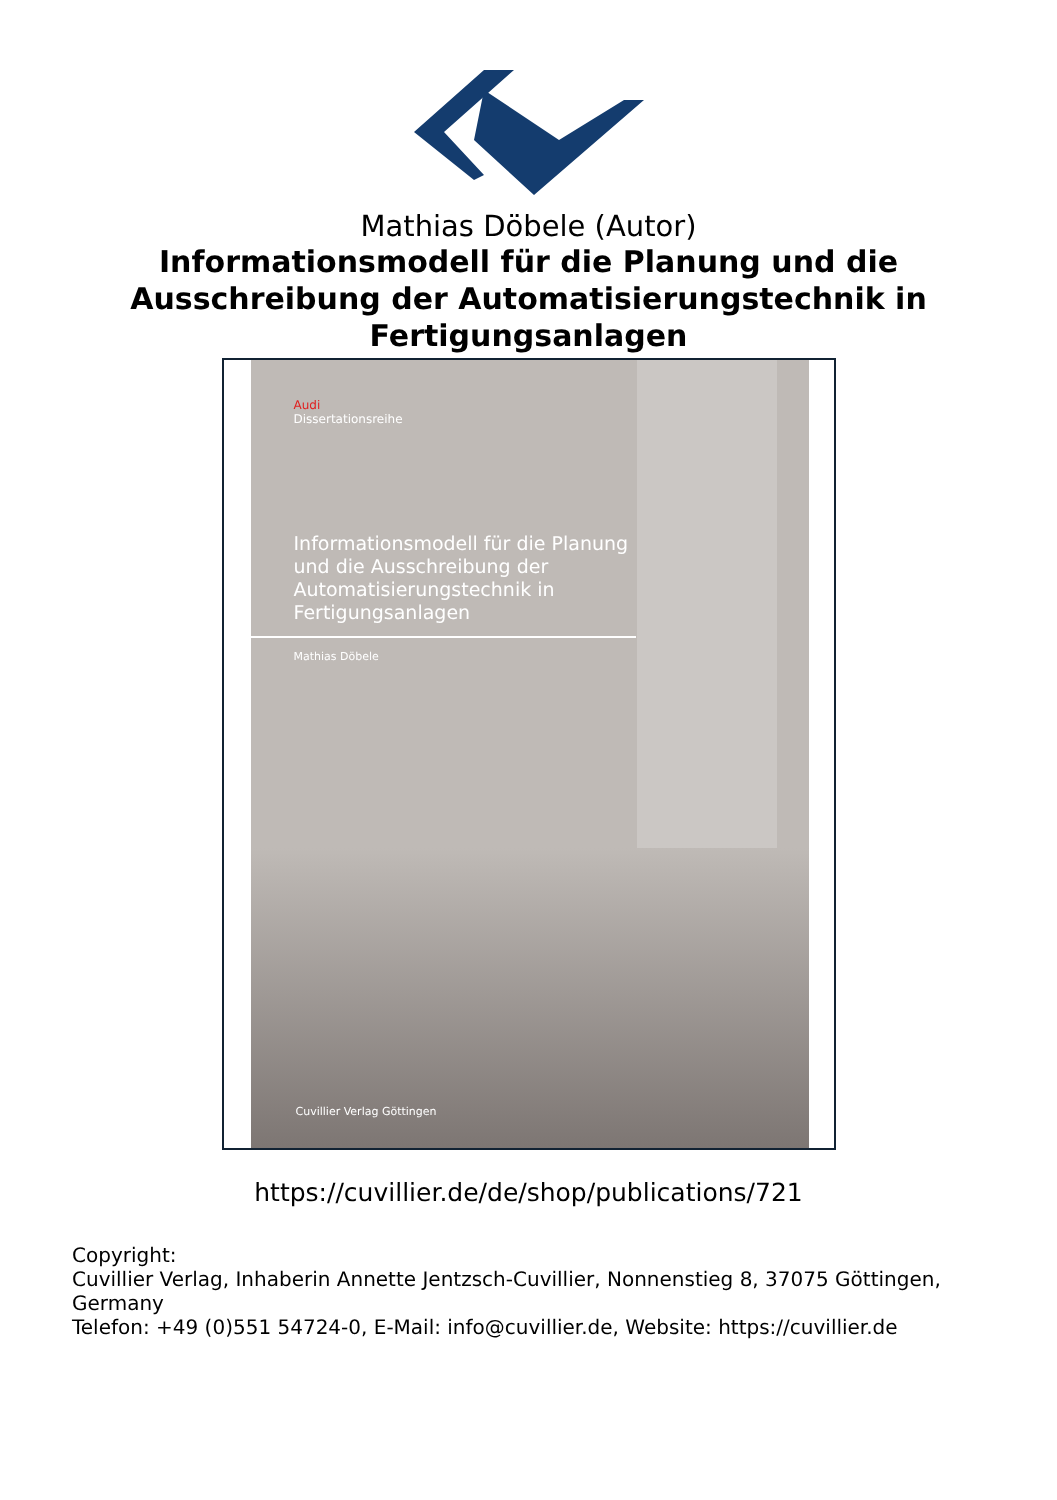Mathias Döbele (Autor)
Informationsmodell für die Planung und die Ausschreibung der Automatisierungstechnik in Fertigungsanlagen
Audi
Dissertationsreihe
Informationsmodell für die Planung und die Ausschreibung der Automatisierungstechnik in Fertigungsanlagen
Mathias Döbele
Cuvillier Verlag Göttingen
https://cuvillier.de/de/shop/publications/721
Copyright:
Cuvillier Verlag, Inhaberin Annette Jentzsch-Cuvillier, Nonnenstieg 8, 37075 Göttingen, Germany
Telefon: +49 (0)551 54724-0, E-Mail: info@cuvillier.de, Website: https://cuvillier.de